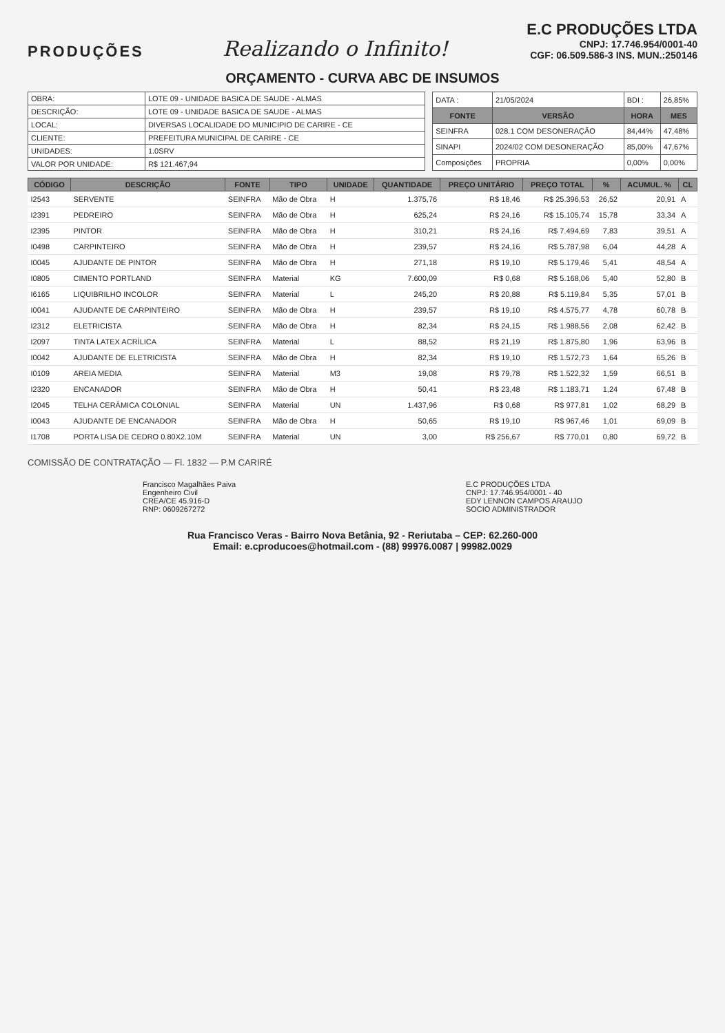PRODUÇÕES
Realizando o Infinito!
E.C PRODUÇÕES LTDA
CNPJ: 17.746.954/0001-40
CGF: 06.509.586-3 INS. MUN.:250146
ORÇAMENTO - CURVA ABC DE INSUMOS
| OBRA: | LOTE 09 - UNIDADE BASICA DE SAUDE - ALMAS |
| DESCRIÇÃO: | LOTE 09 - UNIDADE BASICA DE SAUDE - ALMAS |
| LOCAL: | DIVERSAS LOCALIDADE DO MUNICIPIO DE CARIRE - CE |
| CLIENTE: | PREFEITURA MUNICIPAL DE CARIRE - CE |
| UNIDADES: | 1.0SRV |
| VALOR POR UNIDADE: | R$ 121.467,94 |
| DATA : | 21/05/2024 | BDI : | 26,85% |
| FONTE | VERSÃO | HORA | MES |
| SEINFRA | 028.1 COM DESONERAÇÃO | 84,44% | 47,48% |
| SINAPI | 2024/02 COM DESONERAÇÃO | 85,00% | 47,67% |
| Composições | PROPRIA | 0,00% | 0,00% |
| CÓDIGO | DESCRIÇÃO | FONTE | TIPO | UNIDADE | QUANTIDADE | PREÇO UNITÁRIO | PREÇO TOTAL | % | ACUMUL. % | CL |
| --- | --- | --- | --- | --- | --- | --- | --- | --- | --- | --- |
| I2543 | SERVENTE | SEINFRA | Mão de Obra | H | 1.375,76 | R$ 18,46 | R$ 25.396,53 | 26,52 | 20,91 | A |
| I2391 | PEDREIRO | SEINFRA | Mão de Obra | H | 625,24 | R$ 24,16 | R$ 15.105,74 | 15,78 | 33,34 | A |
| I2395 | PINTOR | SEINFRA | Mão de Obra | H | 310,21 | R$ 24,16 | R$ 7.494,69 | 7,83 | 39,51 | A |
| I0498 | CARPINTEIRO | SEINFRA | Mão de Obra | H | 239,57 | R$ 24,16 | R$ 5.787,98 | 6,04 | 44,28 | A |
| I0045 | AJUDANTE DE PINTOR | SEINFRA | Mão de Obra | H | 271,18 | R$ 19,10 | R$ 5.179,46 | 5,41 | 48,54 | A |
| I0805 | CIMENTO PORTLAND | SEINFRA | Material | KG | 7.600,09 | R$ 0,68 | R$ 5.168,06 | 5,40 | 52,80 | B |
| I6165 | LIQUIBRILHO INCOLOR | SEINFRA | Material | L | 245,20 | R$ 20,88 | R$ 5.119,84 | 5,35 | 57,01 | B |
| I0041 | AJUDANTE DE CARPINTEIRO | SEINFRA | Mão de Obra | H | 239,57 | R$ 19,10 | R$ 4.575,77 | 4,78 | 60,78 | B |
| I2312 | ELETRICISTA | SEINFRA | Mão de Obra | H | 82,34 | R$ 24,15 | R$ 1.988,56 | 2,08 | 62,42 | B |
| I2097 | TINTA LATEX ACRÍLICA | SEINFRA | Material | L | 88,52 | R$ 21,19 | R$ 1.875,80 | 1,96 | 63,96 | B |
| I0042 | AJUDANTE DE ELETRICISTA | SEINFRA | Mão de Obra | H | 82,34 | R$ 19,10 | R$ 1.572,73 | 1,64 | 65,26 | B |
| I0109 | AREIA MEDIA | SEINFRA | Material | M3 | 19,08 | R$ 79,78 | R$ 1.522,32 | 1,59 | 66,51 | B |
| I2320 | ENCANADOR | SEINFRA | Mão de Obra | H | 50,41 | R$ 23,48 | R$ 1.183,71 | 1,24 | 67,48 | B |
| I2045 | TELHA CERÂMICA COLONIAL | SEINFRA | Material | UN | 1.437,96 | R$ 0,68 | R$ 977,81 | 1,02 | 68,29 | B |
| I0043 | AJUDANTE DE ENCANADOR | SEINFRA | Mão de Obra | H | 50,65 | R$ 19,10 | R$ 967,46 | 1,01 | 69,09 | B |
| I1708 | PORTA LISA DE CEDRO 0.80X2.10M | SEINFRA | Material | UN | 3,00 | R$ 256,67 | R$ 770,01 | 0,80 | 69,72 | B |
COMISSÃO DE CONTRATAÇÃO — Fl. 1832 — P.M CARIRÉ
Francisco Magalhães Paiva
Engenheiro Civil
CREA/CE 45.916-D
RNP: 0609267272
E.C PRODUÇÕES LTDA
CNPJ: 17.746.954/0001 - 40
EDY LENNON CAMPOS ARAUJO
SOCIO ADMINISTRADOR
Rua Francisco Veras - Bairro Nova Betânia, 92 - Reriutaba – CEP: 62.260-000
Email: e.cproducoes@hotmail.com - (88) 99976.0087 | 99982.0029